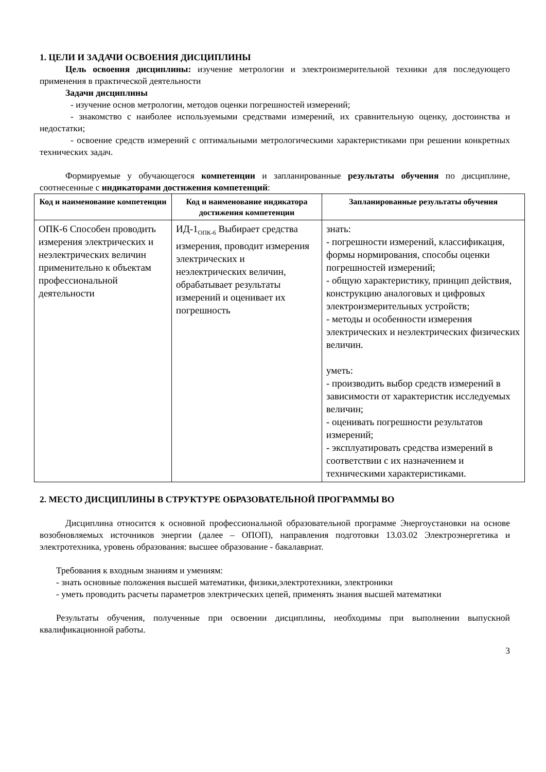1. ЦЕЛИ И ЗАДАЧИ ОСВОЕНИЯ ДИСЦИПЛИНЫ
Цель освоения дисциплины: изучение метрологии и электроизмерительной техники для последующего применения в практической деятельности
Задачи дисциплины
- изучение основ метрологии, методов оценки погрешностей измерений;
- знакомство с наиболее используемыми средствами измерений, их сравнительную оценку, достоинства и недостатки;
- освоение средств измерений с оптимальными метрологическими характеристиками при решении конкретных технических задач.
Формируемые у обучающегося компетенции и запланированные результаты обучения по дисциплине, соотнесенные с индикаторами достижения компетенций:
| Код и наименование компетенции | Код и наименование индикатора достижения компетенции | Запланированные результаты обучения |
| --- | --- | --- |
| ОПК-6 Способен проводить измерения электрических и неэлектрических величин применительно к объектам профессиональной деятельности | ИД-1<sub>ОПК-6</sub> Выбирает средства измерения, проводит измерения электрических и неэлектрических величин, обрабатывает результаты измерений и оценивает их погрешность | знать: - погрешности измерений, классификация, формы нормирования, способы оценки погрешностей измерений; - общую характеристику, принцип действия, конструкцию аналоговых и цифровых электроизмерительных устройств; - методы и особенности измерения электрических и неэлектрических физических величин. уметь: - производить выбор средств измерений в зависимости от характеристик исследуемых величин; - оценивать погрешности результатов измерений; - эксплуатировать средства измерений в соответствии с их назначением и техническими характеристиками. |
2. МЕСТО ДИСЦИПЛИНЫ В СТРУКТУРЕ ОБРАЗОВАТЕЛЬНОЙ ПРОГРАММЫ ВО
Дисциплина относится к основной профессиональной образовательной программе Энергоустановки на основе возобновляемых источников энергии (далее – ОПОП), направления подготовки 13.03.02 Электроэнергетика и электротехника, уровень образования: высшее образование - бакалавриат.
Требования к входным знаниям и умениям:
- знать основные положения высшей математики, физики,электротехники, электроники
- уметь проводить расчеты параметров электрических цепей, применять знания высшей математики
Результаты обучения, полученные при освоении дисциплины, необходимы при выполнении выпускной квалификационной работы.
3